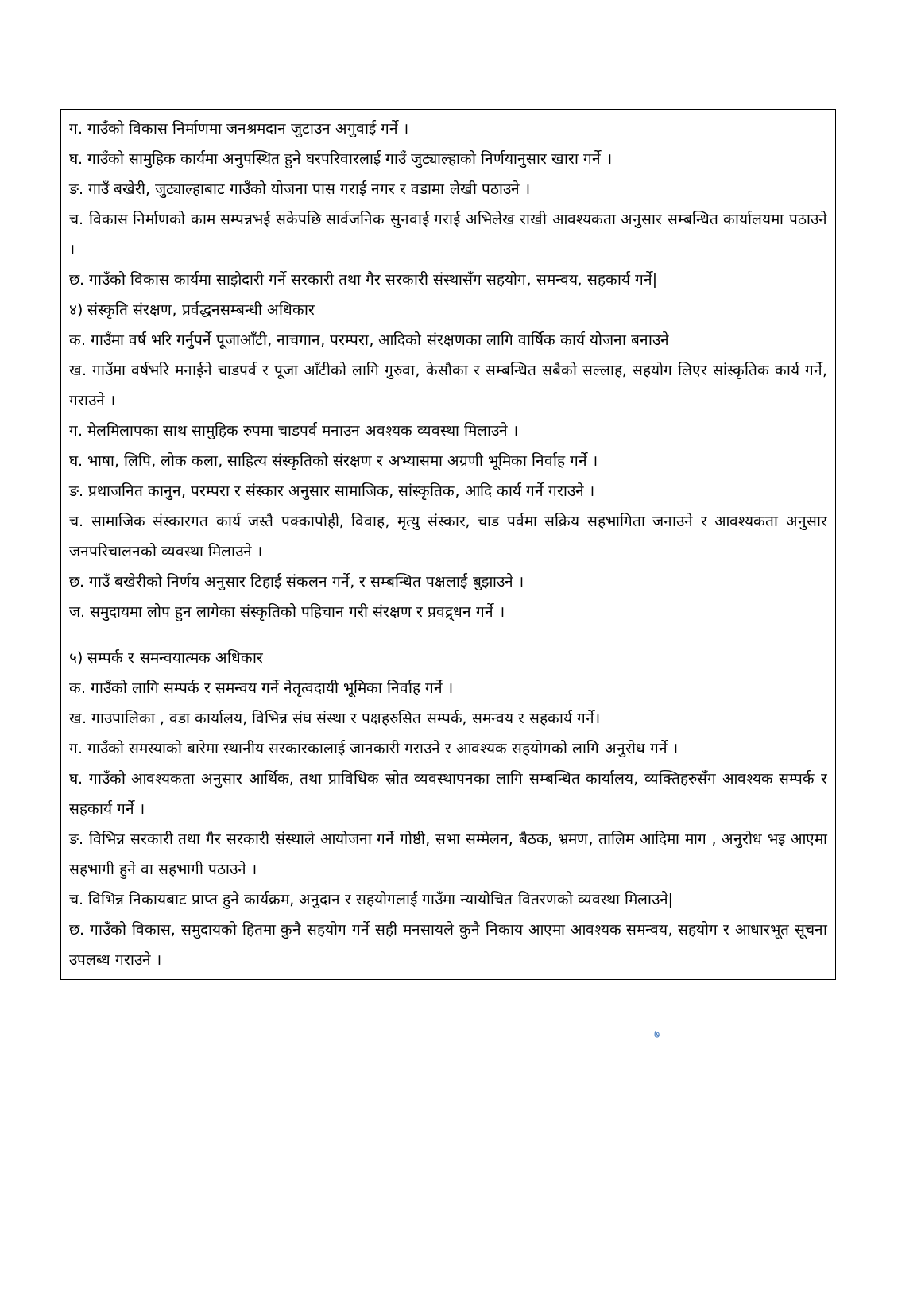ग. गाउँको विकास निर्माणमा जनश्रमदान जुटाउन अगुवाई गर्ने ।
घ. गाउँको सामुहिक कार्यमा अनुपस्थित हुने घरपरिवारलाई गाउँ जुट्याल्हाको निर्णयानुसार खारा गर्ने ।
ङ. गाउँ बखेरी, जुट्याल्हाबाट गाउँको योजना पास गराई नगर र वडामा लेखी पठाउने ।
च. विकास निर्माणको काम सम्पन्नभई सकेपछि सार्वजनिक सुनवाई गराई अभिलेख राखी आवश्यकता अनुसार सम्बन्धित कार्यालयमा पठाउने ।
छ. गाउँको विकास कार्यमा साझेदारी गर्ने सरकारी तथा गैर सरकारी संस्थासँग सहयोग, समन्वय, सहकार्य गर्ने|
४) संस्कृति संरक्षण, प्रर्वद्धनसम्बन्धी अधिकार
क. गाउँमा वर्ष भरि गर्नुपर्ने पूजाआँटी, नाचगान, परम्परा, आदिको संरक्षणका लागि वार्षिक कार्य योजना बनाउने
ख. गाउँमा वर्षभरि मनाईने चाडपर्व र पूजा आँटीको लागि गुरुवा, केसौका र सम्बन्धित सबैको सल्लाह, सहयोग लिएर सांस्कृतिक कार्य गर्ने, गराउने ।
ग. मेलमिलापका साथ सामुहिक रुपमा चाडपर्व मनाउन अवश्यक व्यवस्था मिलाउने ।
घ. भाषा, लिपि, लोक कला, साहित्य संस्कृतिको संरक्षण र अभ्यासमा अग्रणी भूमिका निर्वाह गर्ने ।
ङ. प्रथाजनित कानुन, परम्परा र संस्कार अनुसार सामाजिक, सांस्कृतिक, आदि कार्य गर्ने गराउने ।
च. सामाजिक संस्कारगत कार्य जस्तै पक्कापोही, विवाह, मृत्यु संस्कार, चाड पर्वमा सक्रिय सहभागिता जनाउने र आवश्यकता अनुसार जनपरिचालनको व्यवस्था मिलाउने ।
छ. गाउँ बखेरीको निर्णय अनुसार टिहाई संकलन गर्ने, र सम्बन्धित पक्षलाई बुझाउने ।
ज. समुदायमा लोप हुन लागेका संस्कृतिको पहिचान गरी संरक्षण र प्रवद्र्धन गर्ने ।
५) सम्पर्क र समन्वयात्मक अधिकार
क. गाउँको लागि सम्पर्क र समन्वय गर्ने नेतृत्वदायी भूमिका निर्वाह गर्ने ।
ख. गाउपालिका , वडा कार्यालय, विभिन्न संघ संस्था र पक्षहरुसित सम्पर्क, समन्वय र सहकार्य गर्ने।
ग. गाउँको समस्याको बारेमा स्थानीय सरकारकालाई जानकारी गराउने र आवश्यक सहयोगको लागि अनुरोध गर्ने ।
घ. गाउँको आवश्यकता अनुसार आर्थिक, तथा प्राविधिक स्रोत व्यवस्थापनका लागि सम्बन्धित कार्यालय, व्यक्तिहरुसँग आवश्यक सम्पर्क र सहकार्य गर्ने ।
ङ. विभिन्न सरकारी तथा गैर सरकारी संस्थाले आयोजना गर्ने गोष्ठी, सभा सम्मेलन, बैठक, भ्रमण, तालिम आदिमा माग , अनुरोध भइ आएमा सहभागी हुने वा सहभागी पठाउने ।
च. विभिन्न निकायबाट प्राप्त हुने कार्यक्रम, अनुदान र सहयोगलाई गाउँमा न्यायोचित वितरणको व्यवस्था मिलाउने|
छ. गाउँको विकास, समुदायको हितमा कुनै सहयोग गर्ने सही मनसायले कुनै निकाय आएमा आवश्यक समन्वय, सहयोग र आधारभूत सूचना उपलब्ध गराउने ।
७